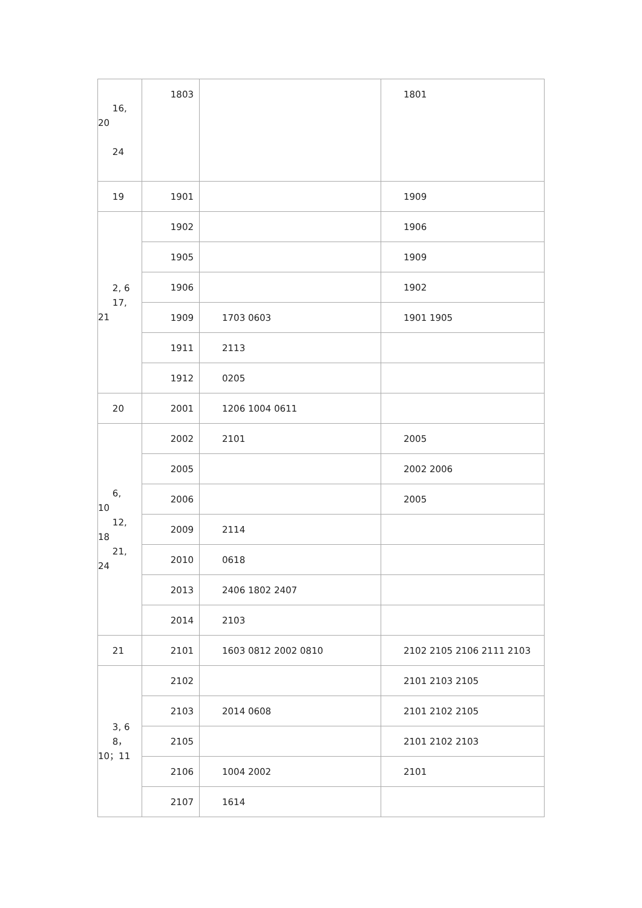| 16, 20 24 | 1803 | | 1801 |
| 19 | 1901 | | 1909 |
| 2, 6 17, 21 | 1902 | | 1906 |
| | 1905 | | 1909 |
| | 1906 | | 1902 |
| | 1909 | 1703 0603 | 1901 1905 |
| | 1911 | 2113 | |
| | 1912 | 0205 | |
| 20 | 2001 | 1206 1004 0611 | |
| 6, 10 12, 18 21, 24 | 2002 | 2101 | 2005 |
| | 2005 | | 2002 2006 |
| | 2006 | | 2005 |
| | 2009 | 2114 | |
| | 2010 | 0618 | |
| | 2013 | 2406 1802 2407 | |
| | 2014 | 2103 | |
| 21 | 2101 | 1603 0812 2002 0810 | 2102 2105 2106 2111 2103 |
| 3, 6 8， 10；11 | 2102 | | 2101 2103 2105 |
| | 2103 | 2014 0608 | 2101 2102 2105 |
| | 2105 | | 2101 2102 2103 |
| | 2106 | 1004 2002 | 2101 |
| | 2107 | 1614 | |